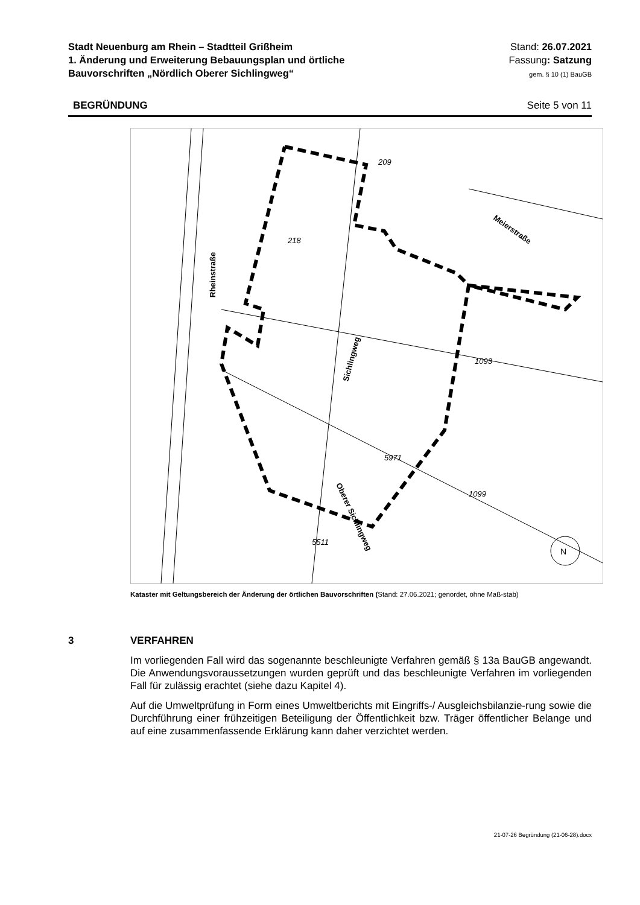Stadt Neuenburg am Rhein – Stadtteil Grißheim
1. Änderung und Erweiterung Bebauungsplan und örtliche
Bauvorschriften „Nördlich Oberer Sichlingweg“
Stand: 26.07.2021
Fassung: Satzung
gem. § 10 (1) BauGB
BEGRÜNDUNG Seite 5 von 11
209
218
1093
5511
5971
1099
Rheinstraße
Sichlingweg
Meierstraße
Oberer Sichlingweg
N
Kataster mit Geltungsbereich der Änderung der örtlichen Bauvorschriften (Stand: 27.06.2021; genordet, ohne Maß-stab)
3 VERFAHREN
Im vorliegenden Fall wird das sogenannte beschleunigte Verfahren gemäß § 13a BauGB angewandt. Die Anwendungsvoraussetzungen wurden geprüft und das beschleunigte Verfahren im vorliegenden Fall für zulässig erachtet (siehe dazu Kapitel 4).
Auf die Umweltprüfung in Form eines Umweltberichts mit Eingriffs-/ Ausgleichsbilanzie-rung sowie die Durchführung einer frühzeitigen Beteiligung der Öffentlichkeit bzw. Träger öffentlicher Belange und auf eine zusammenfassende Erklärung kann daher verzichtet werden.
21-07-26 Begründung (21-06-28).docx